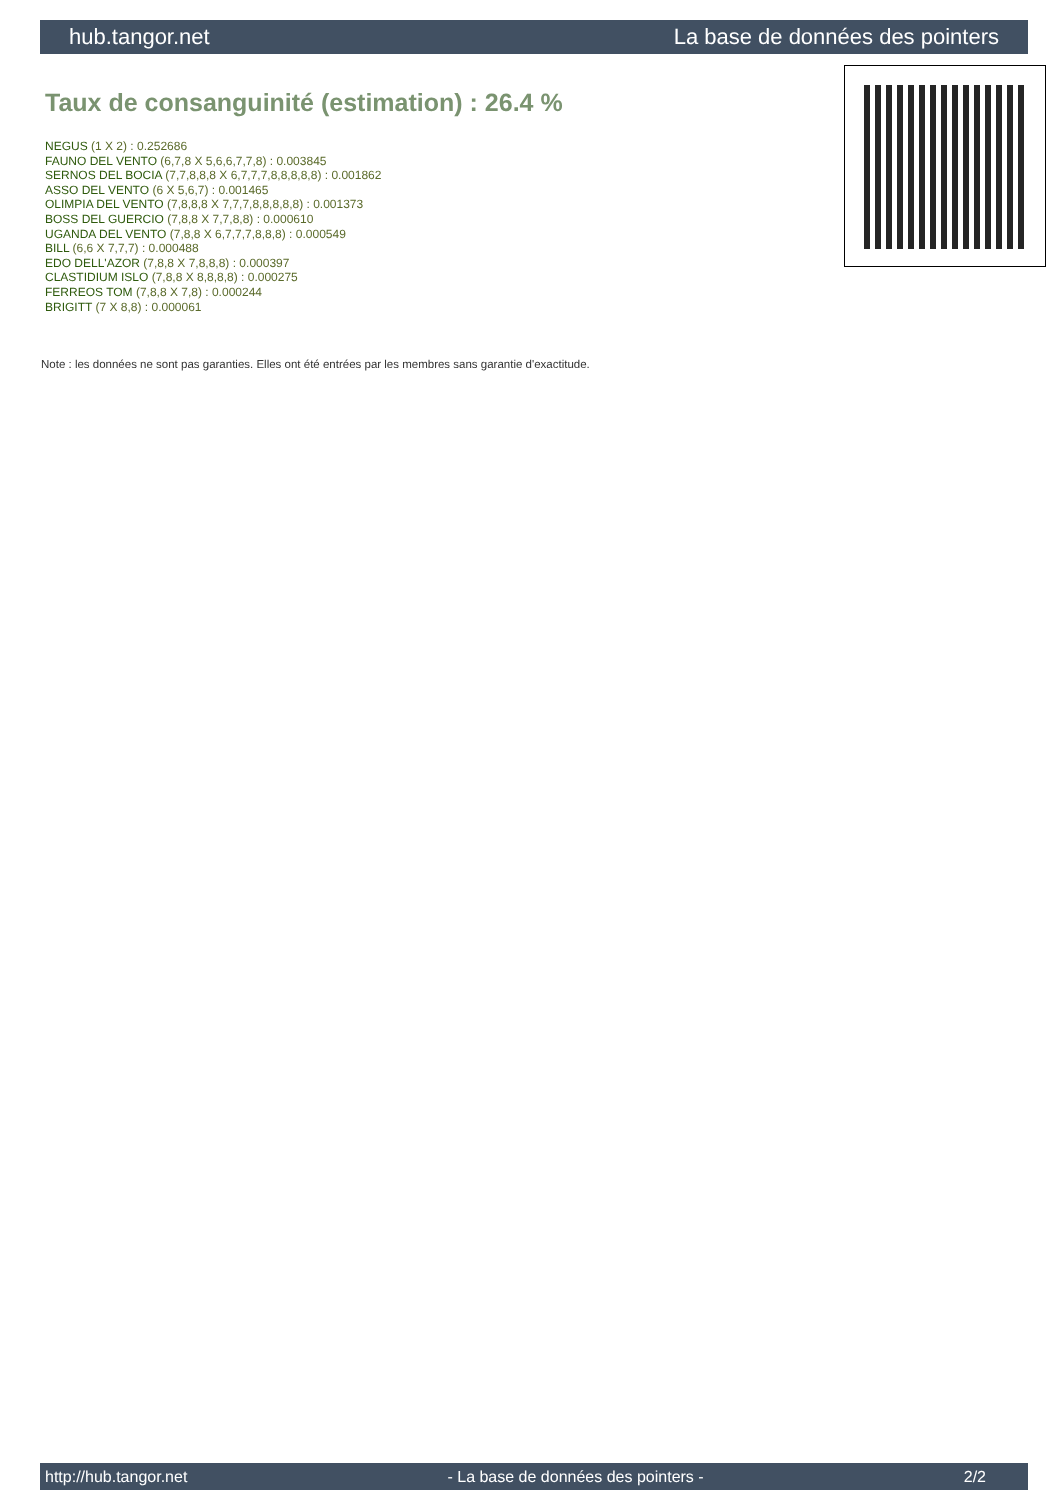hub.tangor.net La base de données des pointers
Taux de consanguinité (estimation) : 26.4 %
NEGUS (1 X 2) : 0.252686
FAUNO DEL VENTO (6,7,8 X 5,6,6,7,7,8) : 0.003845
SERNOS DEL BOCIA (7,7,8,8,8 X 6,7,7,7,8,8,8,8,8) : 0.001862
ASSO DEL VENTO (6 X 5,6,7) : 0.001465
OLIMPIA DEL VENTO (7,8,8,8 X 7,7,7,8,8,8,8,8) : 0.001373
BOSS DEL GUERCIO (7,8,8 X 7,7,8,8) : 0.000610
UGANDA DEL VENTO (7,8,8 X 6,7,7,7,8,8,8) : 0.000549
BILL (6,6 X 7,7,7) : 0.000488
EDO DELL'AZOR (7,8,8 X 7,8,8,8) : 0.000397
CLASTIDIUM ISLO (7,8,8 X 8,8,8,8) : 0.000275
FERREOS TOM (7,8,8 X 7,8) : 0.000244
BRIGITT (7 X 8,8) : 0.000061
Note : les données ne sont pas garanties. Elles ont été entrées par les membres sans garantie d'exactitude.
http://hub.tangor.net - La base de données des pointers - 2/2